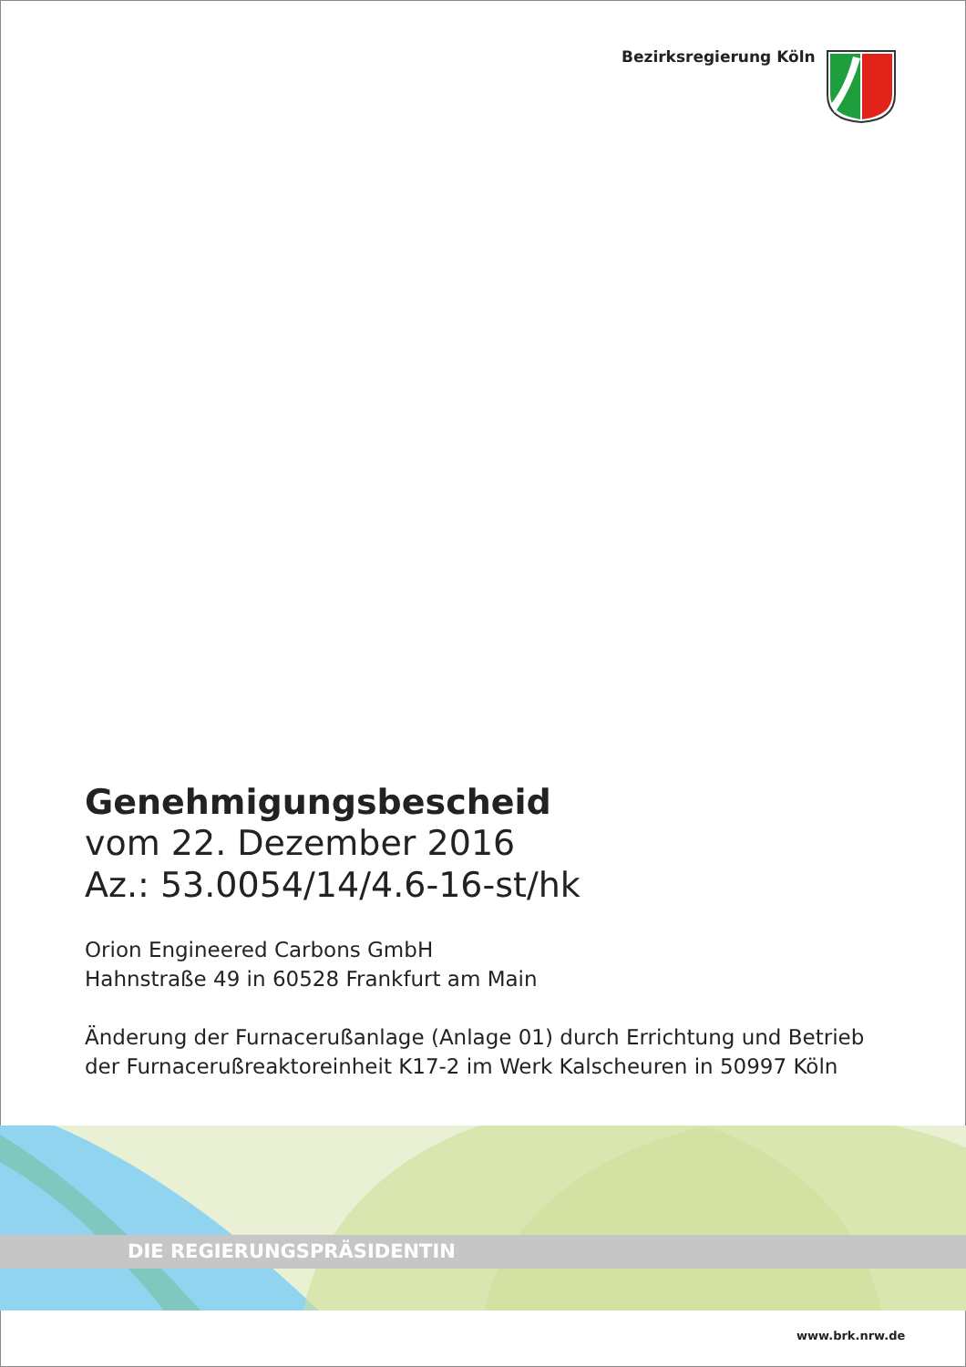Bezirksregierung Köln
Genehmigungsbescheid
vom 22. Dezember 2016
Az.: 53.0054/14/4.6-16-st/hk
Orion Engineered Carbons GmbH
Hahnstraße 49 in 60528 Frankfurt am Main
Änderung der Furnacerußanlage (Anlage 01) durch Errichtung und Betrieb der Furnacerußreaktoreinheit K17-2 im Werk Kalscheuren in 50997 Köln
DIE REGIERUNGSPRÄSIDENTIN
www.brk.nrw.de